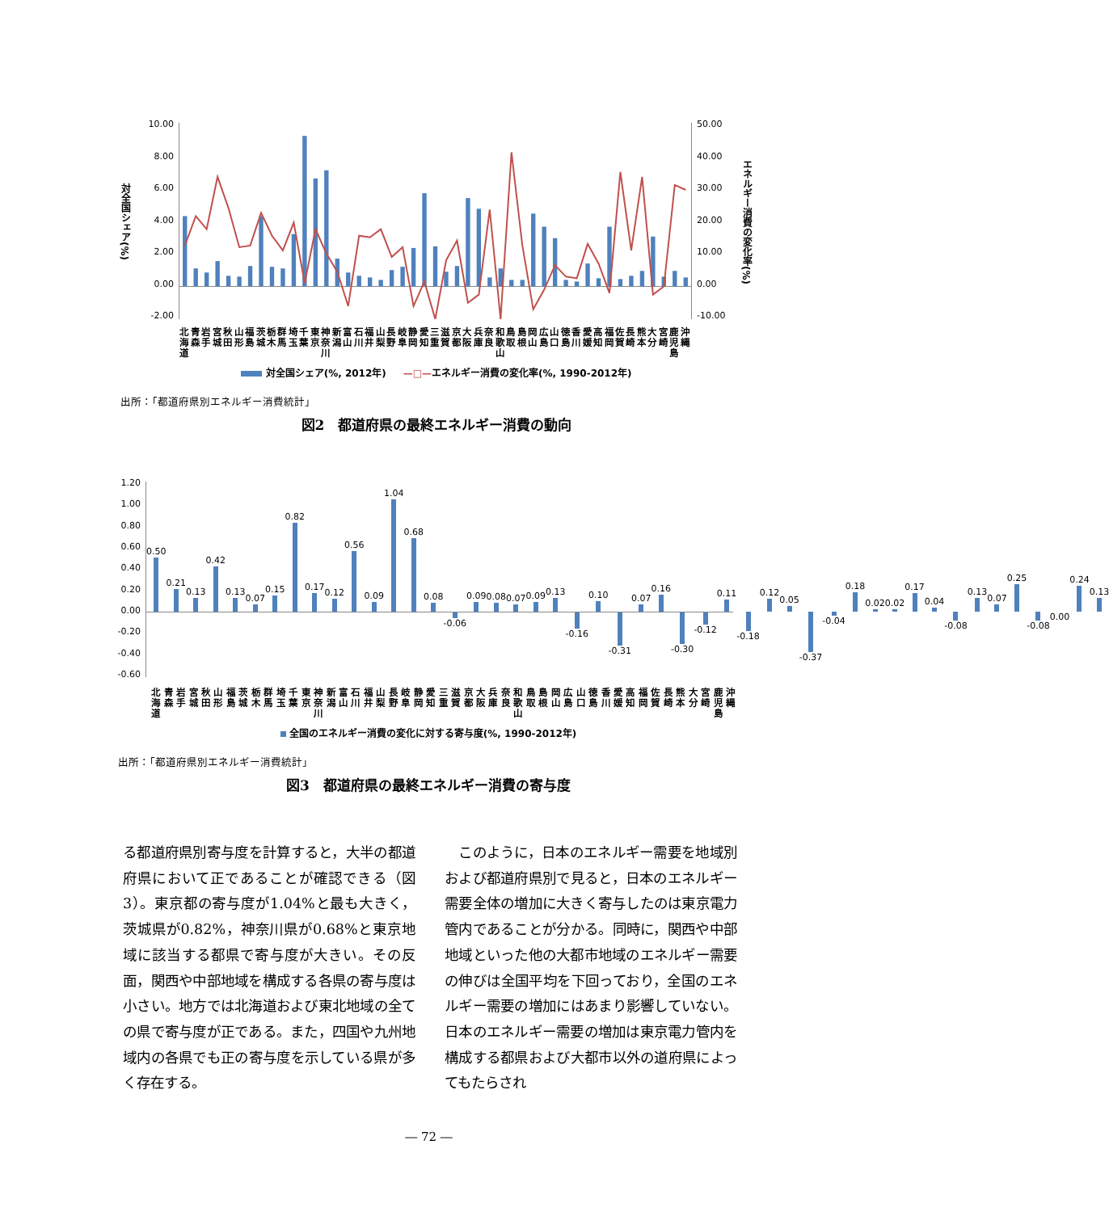対全国シェア(%)
10.00
8.00
6.00
4.00
2.00
0.00
-2.00
50.00
40.00
30.00
20.00
10.00
0.00
-10.00
エネルギー消費の変化率(%)
北海道
青森
岩手
宮城
秋田
山形
福島
茨城
栃木
群馬
埼玉
千葉
東京
神奈川
新潟
富山
石川
福井
山梨
長野
岐阜
静岡
愛知
三重
滋賀
京都
大阪
兵庫
奈良
和歌山
鳥取
島根
岡山
広島
山口
徳島
香川
愛媛
高知
福岡
佐賀
長崎
熊本
大分
宮崎
鹿児島
沖縄
対全国シェア(%, 2012年) —□—エネルギー消費の変化率(%, 1990-2012年)
出所：「都道府県別エネルギー消費統計」
図2　都道府県の最終エネルギー消費の動向
1.20
1.00
0.80
0.60
0.40
0.20
0.00
-0.20
-0.40
-0.60
0.50 0.21 0.13 0.42 0.13 0.07 0.15 0.82 0.17 0.12 0.56 0.09 1.04 0.68 0.08 -0.06 0.09 0.08 0.07 0.09 0.13 -0.16 0.10 -0.31 0.07 0.16 -0.30 -0.12 0.11 -0.18 0.12 0.05 -0.37 -0.04 0.18 0.02 0.02 0.17 0.04 -0.08 0.13 0.07 0.25 -0.08 0.00 0.24 0.13
北海道
青森
岩手
宮城
秋田
山形
福島
茨城
栃木
群馬
埼玉
千葉
東京
神奈川
新潟
富山
石川
福井
山梨
長野
岐阜
静岡
愛知
三重
滋賀
京都
大阪
兵庫
奈良
和歌山
鳥取
島根
岡山
広島
山口
徳島
香川
愛媛
高知
福岡
佐賀
長崎
熊本
大分
宮崎
鹿児島
沖縄
全国のエネルギー消費の変化に対する寄与度(%, 1990-2012年)
出所：「都道府県別エネルギー消費統計」
図3　都道府県の最終エネルギー消費の寄与度
る都道府県別寄与度を計算すると，大半の都道府県において正であることが確認できる（図3）。東京都の寄与度が1.04%と最も大きく，茨城県が0.82%，神奈川県が0.68%と東京地域に該当する都県で寄与度が大きい。その反面，関西や中部地域を構成する各県の寄与度は小さい。地方では北海道および東北地域の全ての県で寄与度が正である。また，四国や九州地域内の各県でも正の寄与度を示している県が多く存在する。
　このように，日本のエネルギー需要を地域別および都道府県別で見ると，日本のエネルギー需要全体の増加に大きく寄与したのは東京電力管内であることが分かる。同時に，関西や中部地域といった他の大都市地域のエネルギー需要の伸びは全国平均を下回っており，全国のエネルギー需要の増加にはあまり影響していない。日本のエネルギー需要の増加は東京電力管内を構成する都県および大都市以外の道府県によってもたらされ
― 72 ―